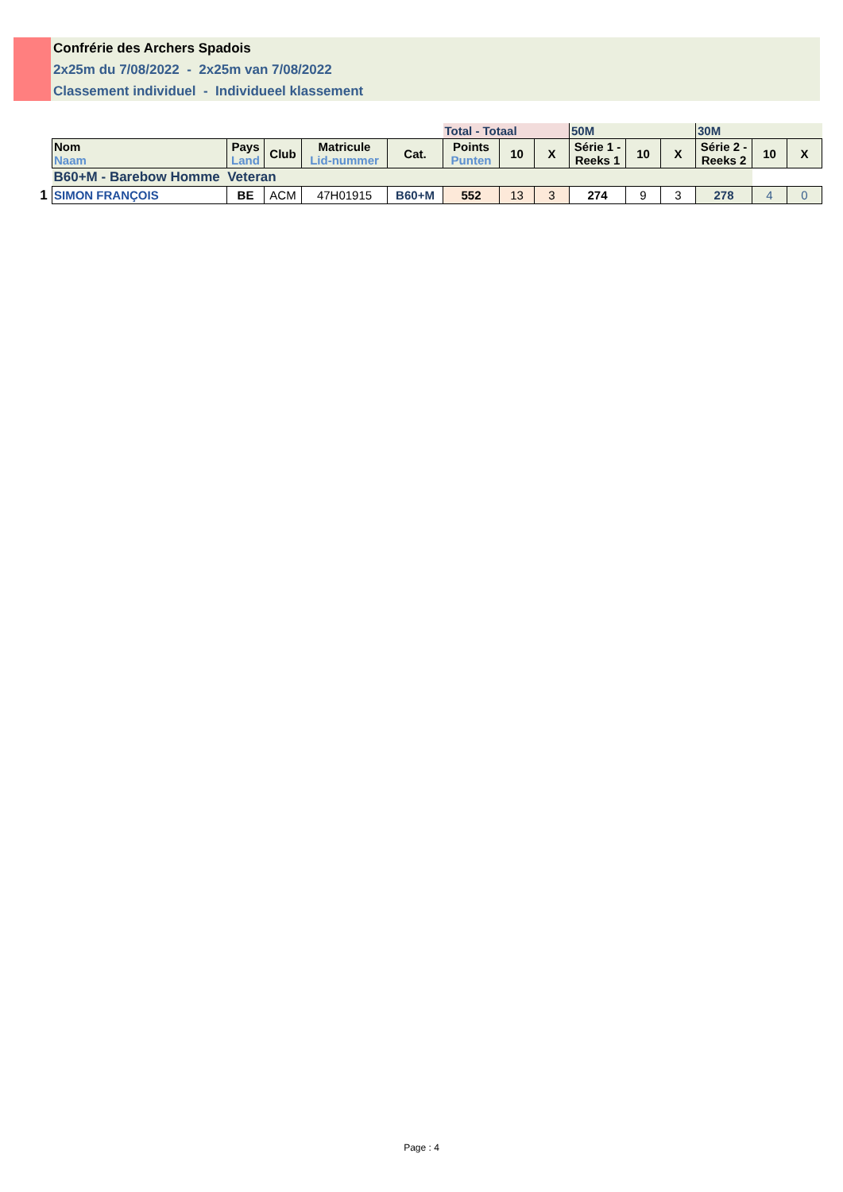Confrérie des Archers Spadois
2x25m du 7/08/2022 - 2x25m van 7/08/2022
Classement individuel - Individueel klassement
| | | | | | | Total - Totaal | | | 50M | | | 30M | | |
| | Nom Naam | Pays Land | Club | Matricule Lid-nummer | Cat. | Points Punten | 10 | X | Série 1 - Reeks 1 | 10 | X | Série 2 - Reeks 2 | 10 | X |
| | B60+M - Barebow Homme Veteran | | | | | | | | | | | | | |
| 1 | SIMON FRANÇOIS | BE | ACM | 47H01915 | B60+M | 552 | 13 | 3 | 274 | 9 | 3 | 278 | 4 | 0 |
Page : 4